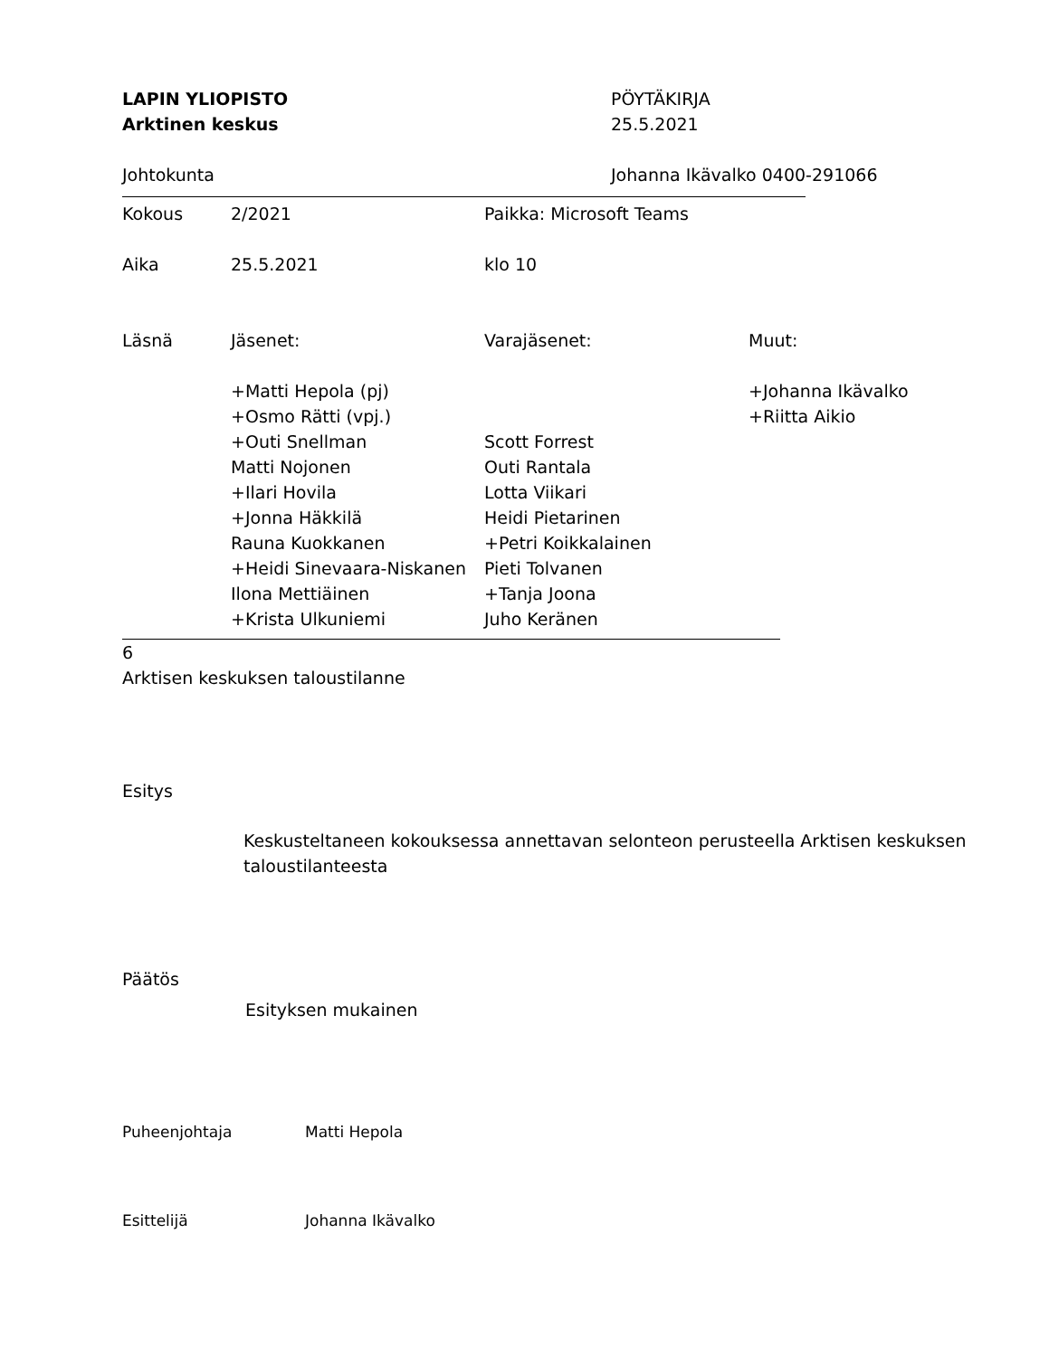LAPIN YLIOPISTO PÖYTÄKIRJA
Arktinen keskus 25.5.2021
Johtokunta Johanna Ikävalko 0400-291066
| Kokous | 2/2021 | Paikka: Microsoft Teams | |
| Aika | 25.5.2021 | klo 10 | |
| Läsnä | Jäsenet: | Varajäsenet: | Muut: |
| | +Matti Hepola (pj) +Osmo Rätti (vpj.) +Outi Snellman Matti Nojonen +Ilari Hovila +Jonna Häkkilä Rauna Kuokkanen +Heidi Sinevaara-Niskanen Ilona Mettiäinen +Krista Ulkuniemi | Scott Forrest Outi Rantala Lotta Viikari Heidi Pietarinen +Petri Koikkalainen Pieti Tolvanen +Tanja Joona Juho Keränen | +Johanna Ikävalko +Riitta Aikio |
6
Arktisen keskuksen taloustilanne
Esitys
Keskusteltaneen kokouksessa annettavan selonteon perusteella Arktisen keskuksen taloustilanteesta
Päätös
Esityksen mukainen
Puheenjohtaja Matti Hepola
Esittelijä Johanna Ikävalko